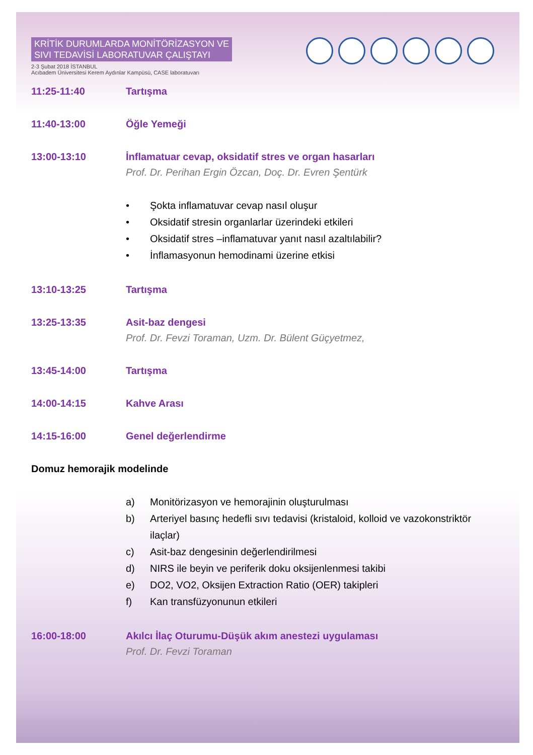KRİTİK DURUMLARDA MONİTÖRİZASYON VE
SIVI TEDAVİSİ LABORATUVAR ÇALIŞTAYI
2-3 Şubat 2018 İSTANBUL
Acıbadem Üniversitesi Kerem Aydınlar Kampüsü, CASE laboratuvarı
11:25-11:40 Tartışma
11:40-13:00 Öğle Yemeği
13:00-13:10 İnflamatuar cevap, oksidatif stres ve organ hasarları
Prof. Dr. Perihan Ergin Özcan, Doç. Dr. Evren Şentürk
• Şokta inflamatuvar cevap nasıl oluşur
• Oksidatif stresin organlarlar üzerindeki etkileri
• Oksidatif stres –inflamatuvar yanıt nasıl azaltılabilir?
• İnflamasyonun hemodinami üzerine etkisi
13:10-13:25 Tartışma
13:25-13:35 Asit-baz dengesi
Prof. Dr. Fevzi Toraman, Uzm. Dr. Bülent Güçyetmez,
13:45-14:00 Tartışma
14:00-14:15 Kahve Arası
14:15-16:00 Genel değerlendirme
Domuz hemorajik modelinde
a) Monitörizasyon ve hemorajinin oluşturulması
b) Arteriyel basınç hedefli sıvı tedavisi (kristaloid, kolloid ve vazokonstriktör ilaçlar)
c) Asit-baz dengesinin değerlendirilmesi
d) NIRS ile beyin ve periferik doku oksijenlenmesi takibi
e) DO2, VO2, Oksijen Extraction Ratio (OER) takipleri
f) Kan transfüzyonunun etkileri
16:00-18:00 Akılcı İlaç Oturumu-Düşük akım anestezi uygulaması
Prof. Dr. Fevzi Toraman